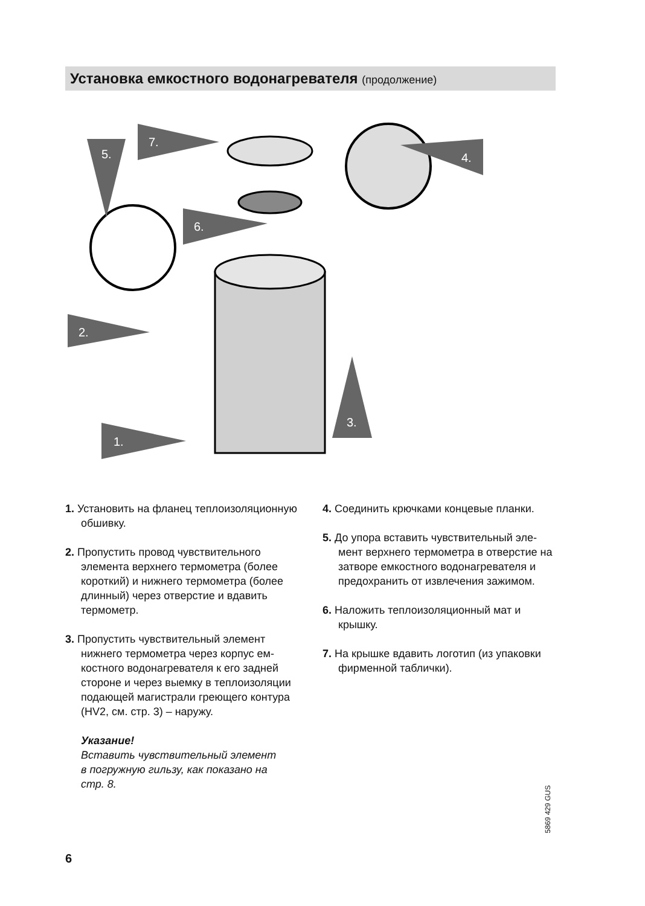Установка емкостного водонагревателя (продолжение)
5.
7.
4.
6.
2.
3.
1.
1. Установить на фланец теплоизоля­ционную обшивку.
2. Пропустить провод чувствительного элемента верхнего термометра (бо­лее короткий) и нижнего термометра (более длинный) через отверстие и вдавить термометр.
3. Пропустить чувствительный элемент нижнего термометра через корпус ем­костного водонагревателя к его задней стороне и через выемку в теплоизоля­ции подающей магистрали греющего контура (HV2, см. стр. 3) – наружу.
Указание!
Вставить чувствительный элемент
в погружную гильзу, как показано на
стр. 8.
4. Соединить крючками концевые планки.
5. До упора вставить чувствительный эле­мент верхнего термометра в отверстие на затворе емкостного водонагрева­теля и предохранить от извлечения зажимом.
6. Наложить теплоизоляционный мат и крышку.
7. На крышке вдавить логотип (из упа­ковки фирменной таблички).
5869 429 GUS
6